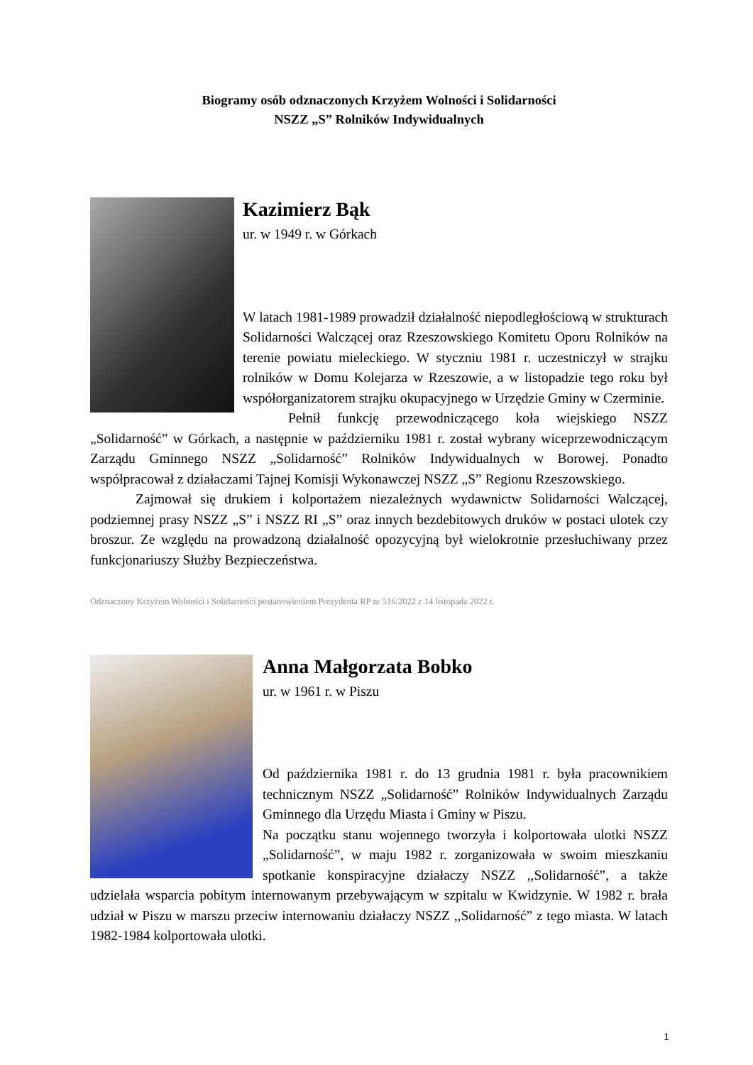Biogramy osób odznaczonych Krzyżem Wolności i Solidarności
NSZZ „S” Rolników Indywidualnych
Kazimierz Bąk
ur. w 1949 r. w Górkach
W latach 1981-1989 prowadził działalność niepodległościową w strukturach Solidarności Walczącej oraz Rzeszowskiego Komitetu Oporu Rolników na terenie powiatu mieleckiego. W styczniu 1981 r. uczestniczył w strajku rolników w Domu Kolejarza w Rzeszowie, a w listopadzie tego roku był współorganizatorem strajku okupacyjnego w Urzędzie Gminy w Czerminie.
Pełnił funkcję przewodniczącego koła wiejskiego NSZZ „Solidarność” w Górkach, a następnie w październiku 1981 r. został wybrany wiceprzewodniczącym Zarządu Gminnego NSZZ „Solidarność” Rolników Indywidualnych w Borowej. Ponadto współpracował z działaczami Tajnej Komisji Wykonawczej NSZZ „S” Regionu Rzeszowskiego.
Zajmował się drukiem i kolportażem niezależnych wydawnictw Solidarności Walczącej, podziemnej prasy NSZZ „S” i NSZZ RI „S” oraz innych bezdebitowych druków w postaci ulotek czy broszur. Ze względu na prowadzoną działalność opozycyjną był wielokrotnie przesłuchiwany przez funkcjonariuszy Służby Bezpieczeństwa.
Odznaczony Krzyżem Wolności i Solidarności postanowieniem Prezydenta RP nr 516/2022 z 14 listopada 2022 r.
Anna Małgorzata Bobko
ur. w 1961 r. w Piszu
Od października 1981 r. do 13 grudnia 1981 r. była pracownikiem technicznym NSZZ „Solidarność” Rolników Indywidualnych Zarządu Gminnego dla Urzędu Miasta i Gminy w Piszu.
Na początku stanu wojennego tworzyła i kolportowała ulotki NSZZ „Solidarność”, w maju 1982 r. zorganizowała w swoim mieszkaniu spotkanie konspiracyjne działaczy NSZZ ,,Solidarność”, a także udzielała wsparcia pobitym internowanym przebywającym w szpitalu w Kwidzynie. W 1982 r. brała udział w Piszu w marszu przeciw internowaniu działaczy NSZZ ,,Solidarność” z tego miasta. W latach 1982-1984 kolportowała ulotki.
1